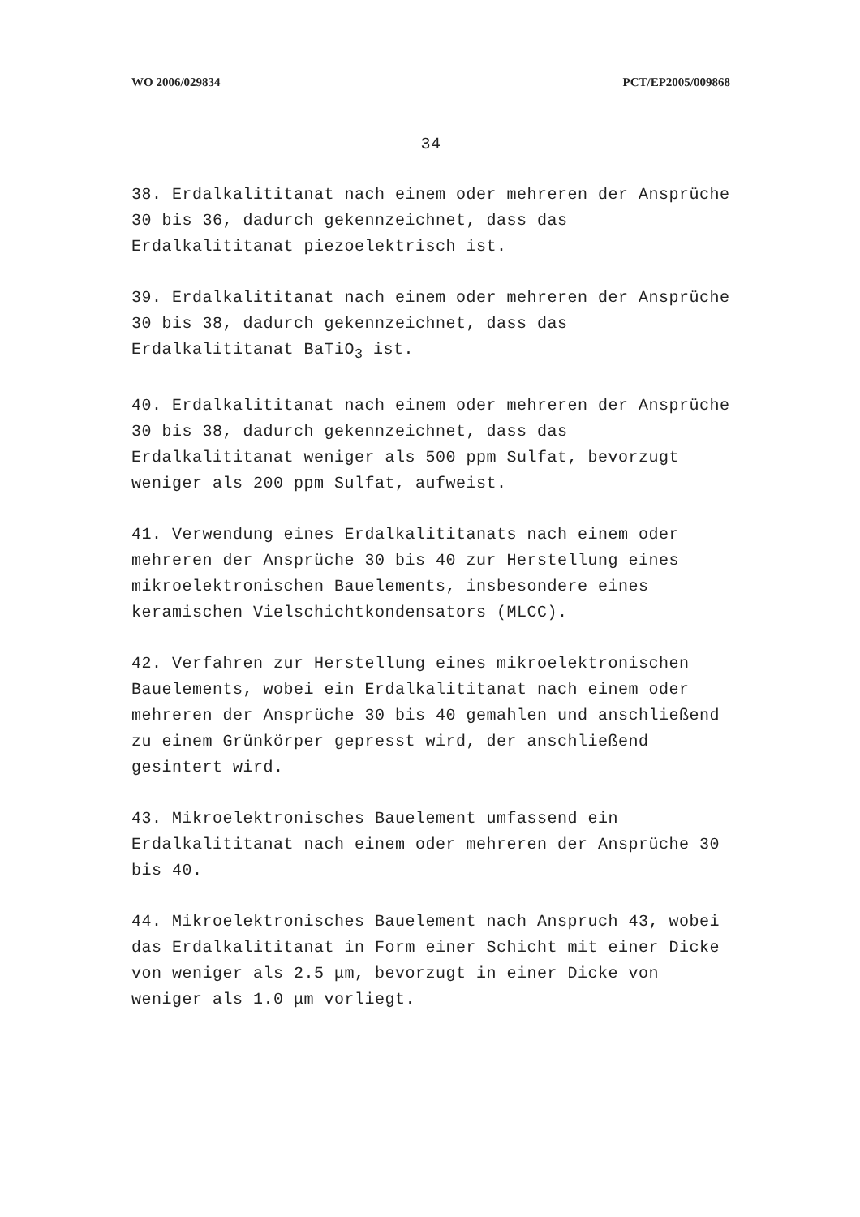WO 2006/029834 PCT/EP2005/009868
34
38. Erdalkalititanat nach einem oder mehreren der Ansprüche 30 bis 36, dadurch gekennzeichnet, dass das Erdalkalititanat piezoelektrisch ist.
39. Erdalkalititanat nach einem oder mehreren der Ansprüche 30 bis 38, dadurch gekennzeichnet, dass das Erdalkalititanat BaTiO<sub>3</sub> ist.
40. Erdalkalititanat nach einem oder mehreren der Ansprüche 30 bis 38, dadurch gekennzeichnet, dass das Erdalkalititanat weniger als 500 ppm Sulfat, bevorzugt weniger als 200 ppm Sulfat, aufweist.
41. Verwendung eines Erdalkalititanats nach einem oder mehreren der Ansprüche 30 bis 40 zur Herstellung eines mikroelektronischen Bauelements, insbesondere eines keramischen Vielschichtkondensators (MLCC).
42. Verfahren zur Herstellung eines mikroelektronischen Bauelements, wobei ein Erdalkalititanat nach einem oder mehreren der Ansprüche 30 bis 40 gemahlen und anschließend zu einem Grünkörper gepresst wird, der anschließend gesintert wird.
43. Mikroelektronisches Bauelement umfassend ein Erdalkalititanat nach einem oder mehreren der Ansprüche 30 bis 40.
44. Mikroelektronisches Bauelement nach Anspruch 43, wobei das Erdalkalititanat in Form einer Schicht mit einer Dicke von weniger als 2.5 μm, bevorzugt in einer Dicke von weniger als 1.0 μm vorliegt.